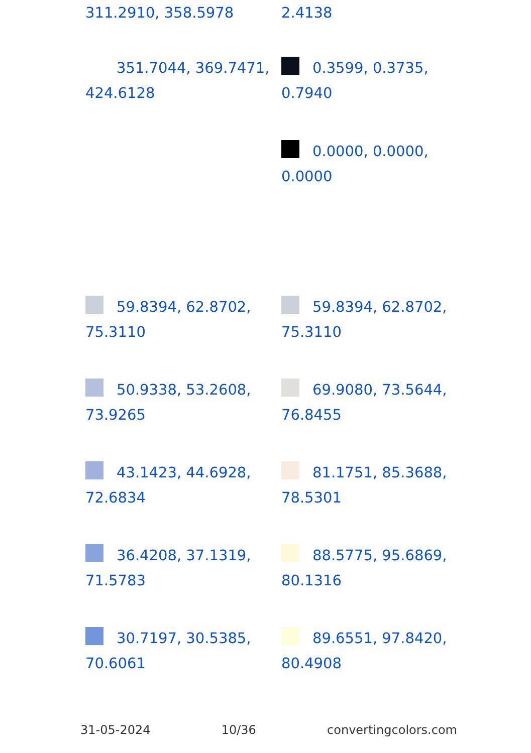| 311.2910, 358.5978 | 2.4138 |
| 351.7044, 369.7471, 424.6128 | 0.3599, 0.3735, 0.7940 |
| | 0.0000, 0.0000, 0.0000 |
| 59.8394, 62.8702, 75.3110 | 59.8394, 62.8702, 75.3110 |
| 50.9338, 53.2608, 73.9265 | 69.9080, 73.5644, 76.8455 |
| 43.1423, 44.6928, 72.6834 | 81.1751, 85.3688, 78.5301 |
| 36.4208, 37.1319, 71.5783 | 88.5775, 95.6869, 80.1316 |
| 30.7197, 30.5385, 70.6061 | 89.6551, 97.8420, 80.4908 |
31-05-2024 10/36 convertingcolors.com